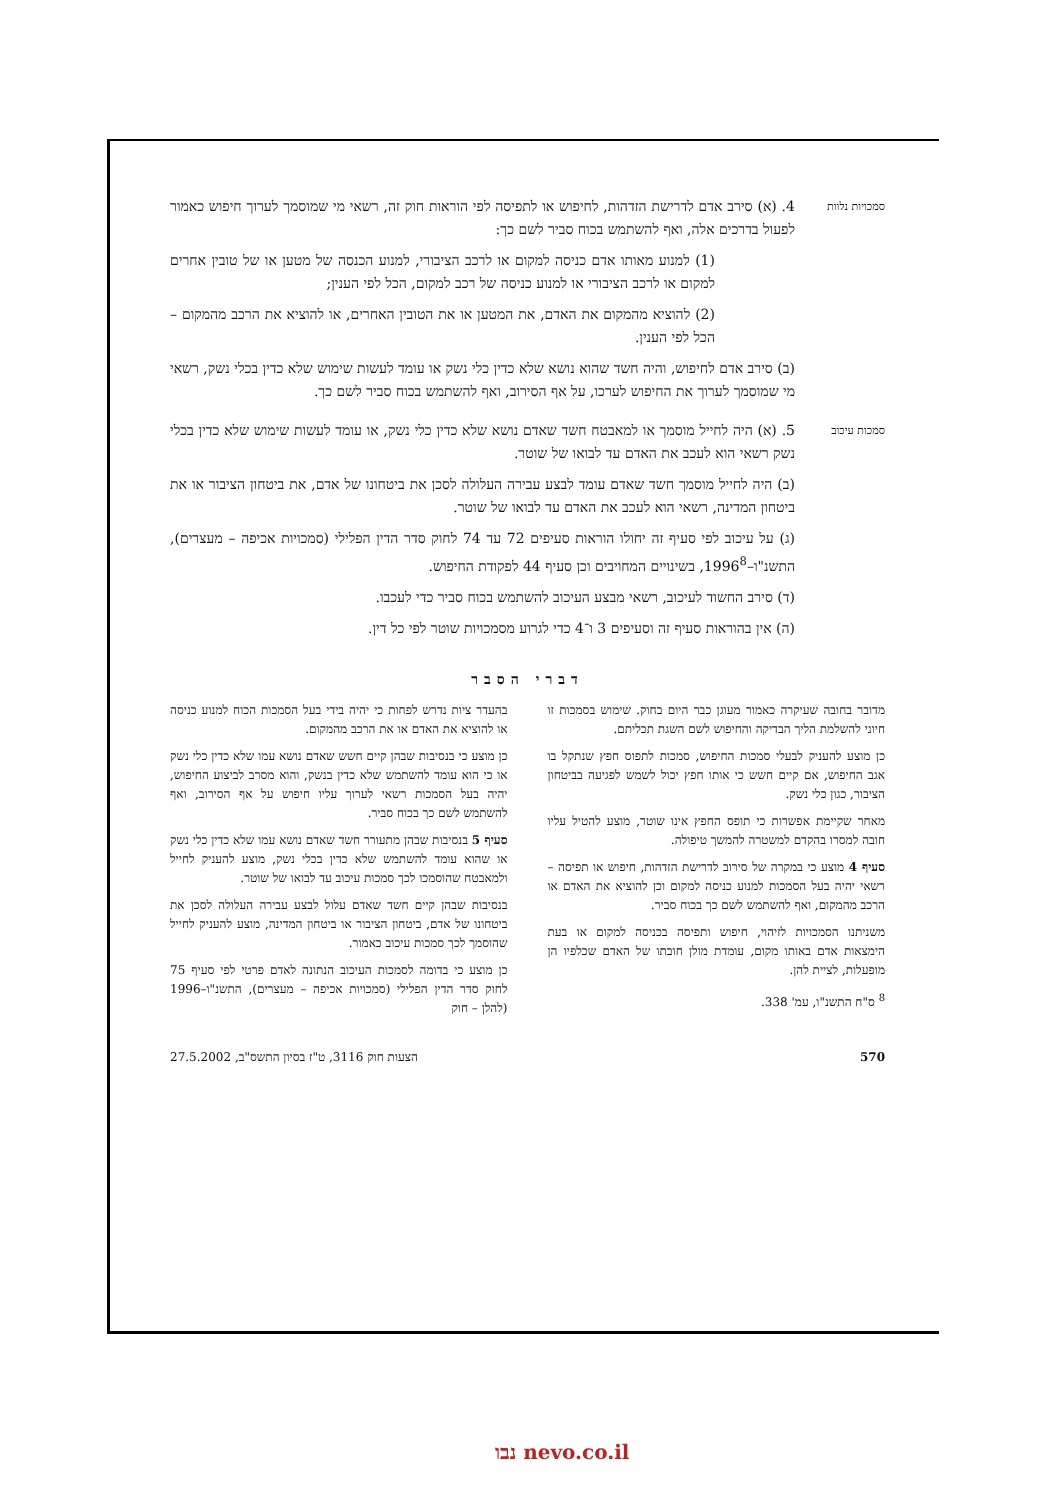סמכויות נלוות
4. (א) סירב אדם לדרישת הזדהות, לחיפוש או לתפיסה לפי הוראות חוק זה, רשאי מי שמוסמך לערוך חיפוש כאמור לפעול בדרכים אלה, ואף להשתמש בכוח סביר לשם כך:
(1) למנוע מאותו אדם כניסה למקום או לרכב הציבורי, למנוע הכנסה של מטען או של טובין אחרים למקום או לרכב הציבורי או למנוע כניסה של רכב למקום, הכל לפי הענין;
(2) להוציא מהמקום את האדם, את המטען או את הטובין האחרים, או להוציא את הרכב מהמקום – הכל לפי הענין.
(ב) סירב אדם לחיפוש, והיה חשד שהוא נושא שלא כדין כלי נשק או עומד לעשות שימוש שלא כדין בכלי נשק, רשאי מי שמוסמך לערוך את החיפוש לערכו, על אף הסירוב, ואף להשתמש בכוח סביר לשם כך.
סמכות עיכוב
5. (א) היה לחייל מוסמך או למאבטח חשד שאדם נושא שלא כדין כלי נשק, או עומד לעשות שימוש שלא כדין בכלי נשק רשאי הוא לעכב את האדם עד לבואו של שוטר.
(ב) היה לחייל מוסמך חשד שאדם עומד לבצע עבירה העלולה לסכן את ביטחונו של אדם, את ביטחון הציבור או את ביטחון המדינה, רשאי הוא לעכב את האדם עד לבואו של שוטר.
(ג) על עיכוב לפי סעיף זה יחולו הוראות סעיפים 72 עד 74 לחוק סדר הדין הפלילי (סמכויות אכיפה – מעצרים), התשנ"ו–1996<sup>8</sup>, בשינויים המחויבים וכן סעיף 44 לפקודת החיפוש.
(ד) סירב החשוד לעיכוב, רשאי מבצע העיכוב להשתמש בכוח סביר כדי לעכבו.
(ה) אין בהוראות סעיף זה וסעיפים 3 ו־4 כדי לגרוע מסמכויות שוטר לפי כל דין.
דברי הסבר
מדובר בחובה שעיקרה כאמור מעוגן כבר היום בחוק. שימוש בסמכות זו חיוני להשלמת הליך הבדיקה והחיפוש לשם השגת תכליתם.
כן מוצע להעניק לבעלי סמכות החיפוש, סמכות לתפוס חפץ שנתקל בו אגב החיפוש, אם קיים חשש כי אותו חפץ יכול לשמש לפגיעה בביטחון הציבור, כגון כלי נשק.
מאחר שקיימת אפשרות כי תופס החפץ אינו שוטר, מוצע להטיל עליו חובה למסרו בהקדם למשטרה להמשך טיפולה.
סעיף 4 מוצע כי במקרה של סירוב לדרישת הזדהות, חיפוש או תפיסה – רשאי יהיה בעל הסמכות למנוע כניסה למקום וכן להוציא את האדם או הרכב מהמקום, ואף להשתמש לשם כך בכוח סביר.
משניתנו הסמכויות לזיהוי, חיפוש ותפיסה בכניסה למקום או בעת הימצאות אדם באותו מקום, עומדת מולן חובתו של האדם שכלפיו הן מופעלות, לציית להן.
<sup>8</sup> ס"ח התשנ"ו, עמ' 338.
בהעדר ציות נדרש לפחות כי יהיה בידי בעל הסמכות הכוח למנוע כניסה או להוציא את האדם או את הרכב מהמקום.
כן מוצע כי בנסיבות שבהן קיים חשש שאדם נושא עמו שלא כדין כלי נשק או כי הוא עומד להשתמש שלא כדין בנשק, והוא מסרב לביצוע החיפוש, יהיה בעל הסמכות רשאי לערוך עליו חיפוש על אף הסירוב, ואף להשתמש לשם כך בכוח סביר.
סעיף 5 בנסיבות שבהן מתעורר חשד שאדם נושא עמו שלא כדין כלי נשק או שהוא עומד להשתמש שלא כדין בכלי נשק, מוצע להעניק לחייל ולמאבטח שהוסמכו לכך סמכות עיכוב עד לבואו של שוטר.
בנסיבות שבהן קיים חשד שאדם עלול לבצע עבירה העלולה לסכן את ביטחונו של אדם, ביטחון הציבור או ביטחון המדינה, מוצע להעניק לחייל שהוסמך לכך סמכות עיכוב כאמור.
כן מוצע כי בדומה לסמכות העיכוב הנתונה לאדם פרטי לפי סעיף 75 לחוק סדר הדין הפלילי (סמכויות אכיפה – מעצרים), התשנ"ו–1996 (להלן – חוק
570 הצעות חוק 3116, ט"ז בסיון התשס"ב, 27.5.2002
נבו nevo.co.il